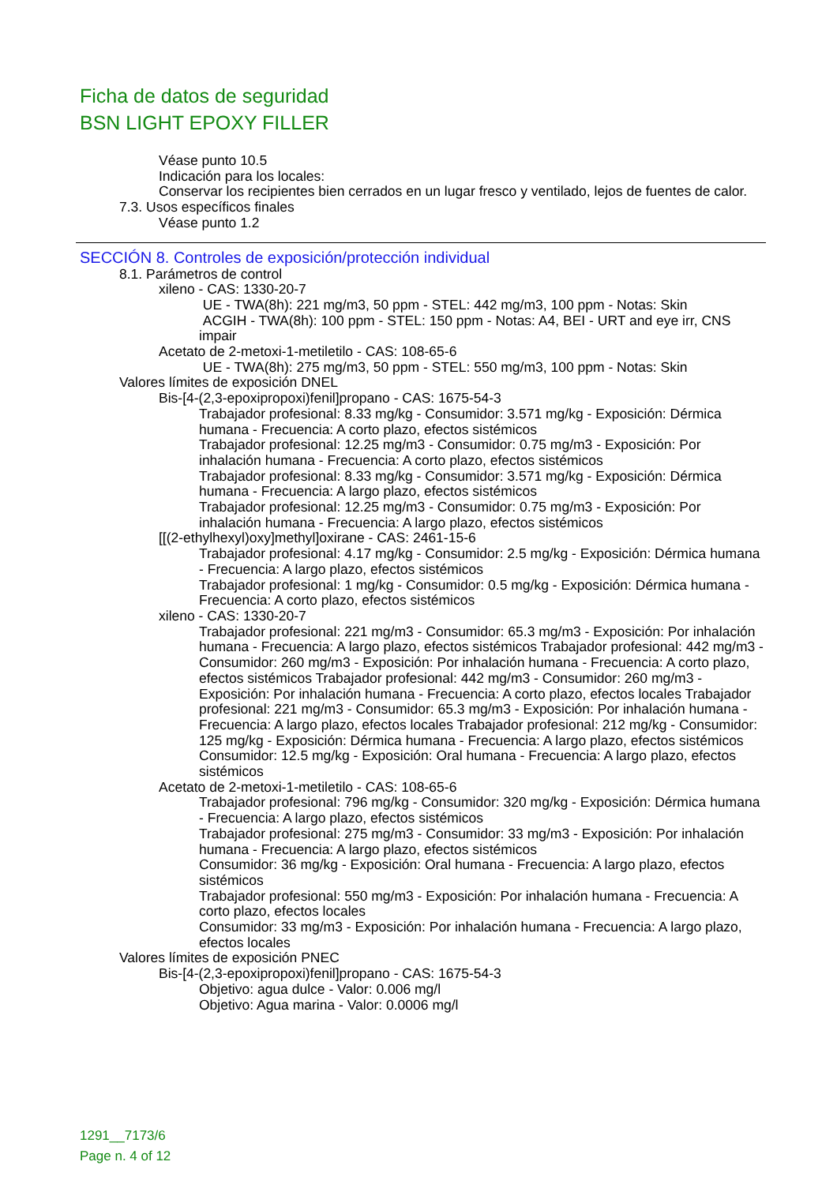Ficha de datos de seguridad
BSN LIGHT EPOXY FILLER
Véase punto 10.5
Indicación para los locales:
Conservar los recipientes bien cerrados en un lugar fresco y ventilado, lejos de fuentes de calor.
7.3. Usos específicos finales
Véase punto 1.2
SECCIÓN 8. Controles de exposición/protección individual
8.1. Parámetros de control
xileno - CAS: 1330-20-7
UE - TWA(8h): 221 mg/m3, 50 ppm - STEL: 442 mg/m3, 100 ppm - Notas: Skin
ACGIH - TWA(8h): 100 ppm - STEL: 150 ppm - Notas: A4, BEI - URT and eye irr, CNS impair
Acetato de 2-metoxi-1-metiletilo - CAS: 108-65-6
UE - TWA(8h): 275 mg/m3, 50 ppm - STEL: 550 mg/m3, 100 ppm - Notas: Skin
Valores límites de exposición DNEL
Bis-[4-(2,3-epoxipropoxi)fenil]propano - CAS: 1675-54-3
Trabajador profesional: 8.33 mg/kg - Consumidor: 3.571 mg/kg - Exposición: Dérmica humana - Frecuencia: A corto plazo, efectos sistémicos
Trabajador profesional: 12.25 mg/m3 - Consumidor: 0.75 mg/m3 - Exposición: Por inhalación humana - Frecuencia: A corto plazo, efectos sistémicos
Trabajador profesional: 8.33 mg/kg - Consumidor: 3.571 mg/kg - Exposición: Dérmica humana - Frecuencia: A largo plazo, efectos sistémicos
Trabajador profesional: 12.25 mg/m3 - Consumidor: 0.75 mg/m3 - Exposición: Por inhalación humana - Frecuencia: A largo plazo, efectos sistémicos
[[(2-ethylhexyl)oxy]methyl]oxirane - CAS: 2461-15-6
Trabajador profesional: 4.17 mg/kg - Consumidor: 2.5 mg/kg - Exposición: Dérmica humana - Frecuencia: A largo plazo, efectos sistémicos
Trabajador profesional: 1 mg/kg - Consumidor: 0.5 mg/kg - Exposición: Dérmica humana - Frecuencia: A corto plazo, efectos sistémicos
xileno - CAS: 1330-20-7
Trabajador profesional: 221 mg/m3 - Consumidor: 65.3 mg/m3 - Exposición: Por inhalación humana - Frecuencia: A largo plazo, efectos sistémicos Trabajador profesional: 442 mg/m3 - Consumidor: 260 mg/m3 - Exposición: Por inhalación humana - Frecuencia: A corto plazo, efectos sistémicos Trabajador profesional: 442 mg/m3 - Consumidor: 260 mg/m3 - Exposición: Por inhalación humana - Frecuencia: A corto plazo, efectos locales Trabajador profesional: 221 mg/m3 - Consumidor: 65.3 mg/m3 - Exposición: Por inhalación humana - Frecuencia: A largo plazo, efectos locales Trabajador profesional: 212 mg/kg - Consumidor: 125 mg/kg - Exposición: Dérmica humana - Frecuencia: A largo plazo, efectos sistémicos
Consumidor: 12.5 mg/kg - Exposición: Oral humana - Frecuencia: A largo plazo, efectos sistémicos
Acetato de 2-metoxi-1-metiletilo - CAS: 108-65-6
Trabajador profesional: 796 mg/kg - Consumidor: 320 mg/kg - Exposición: Dérmica humana - Frecuencia: A largo plazo, efectos sistémicos
Trabajador profesional: 275 mg/m3 - Consumidor: 33 mg/m3 - Exposición: Por inhalación humana - Frecuencia: A largo plazo, efectos sistémicos
Consumidor: 36 mg/kg - Exposición: Oral humana - Frecuencia: A largo plazo, efectos sistémicos
Trabajador profesional: 550 mg/m3 - Exposición: Por inhalación humana - Frecuencia: A corto plazo, efectos locales
Consumidor: 33 mg/m3 - Exposición: Por inhalación humana - Frecuencia: A largo plazo, efectos locales
Valores límites de exposición PNEC
Bis-[4-(2,3-epoxipropoxi)fenil]propano - CAS: 1675-54-3
Objetivo: agua dulce - Valor: 0.006 mg/l
Objetivo: Agua marina - Valor: 0.0006 mg/l
1291__7173/6
Page n. 4 of 12